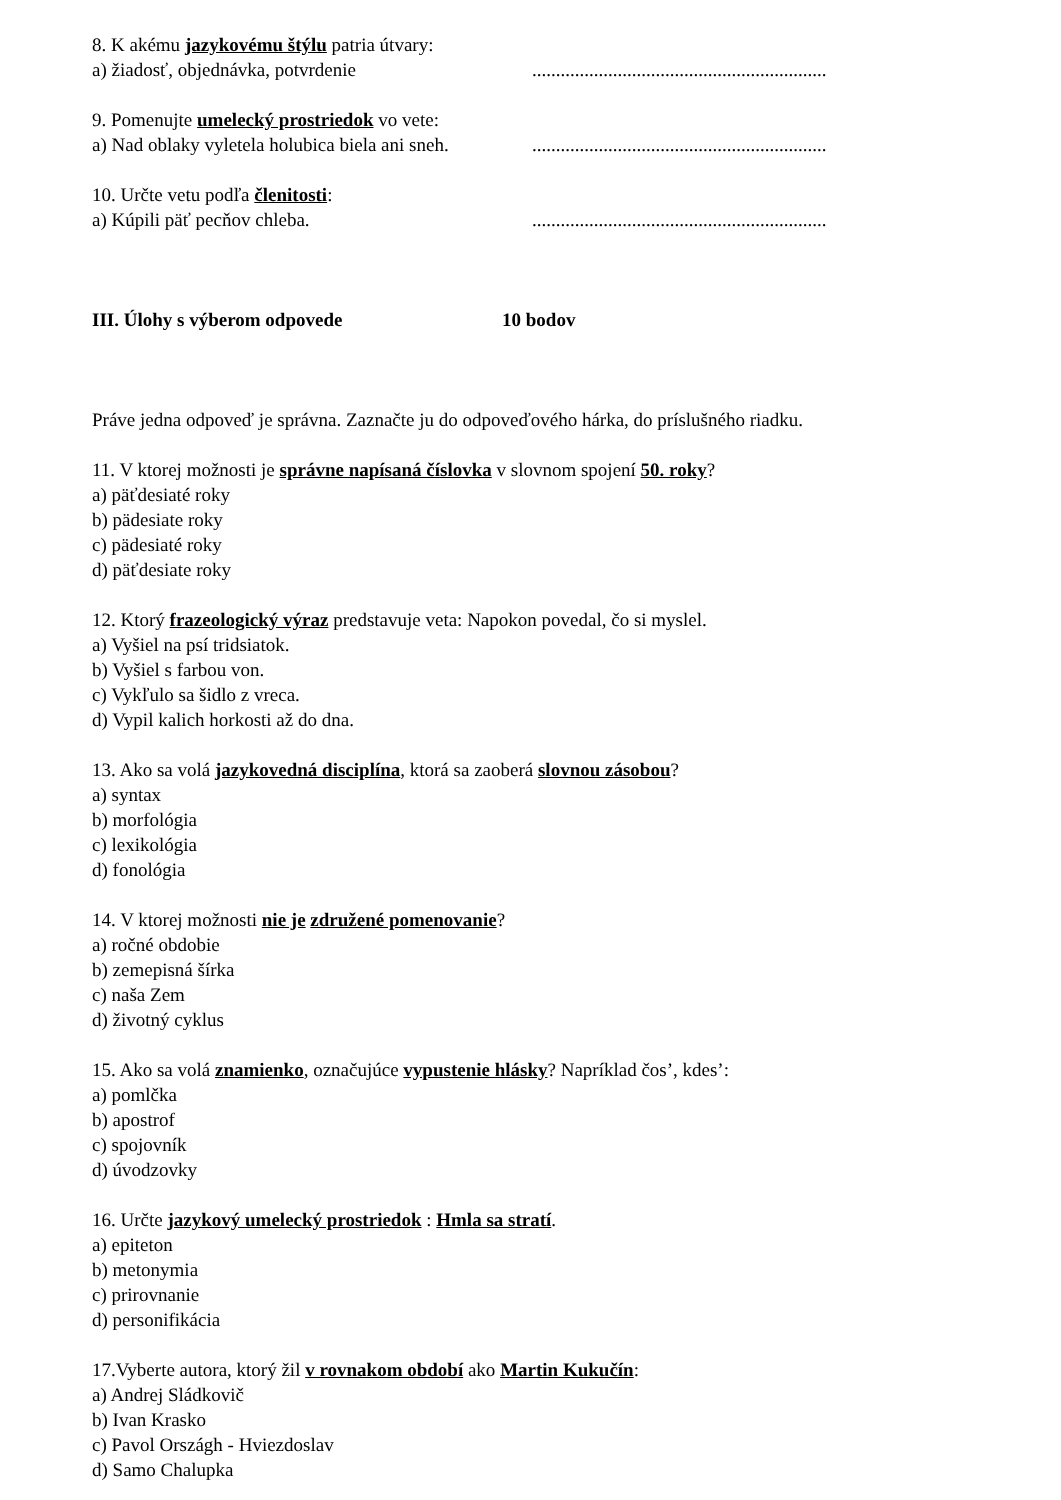8. K akému jazykovému štýlu patria útvary:
a) žiadosť, objednávka, potvrdenie..............................................................
9. Pomenujte umelecký prostriedok vo vete:
a) Nad oblaky vyletela holubica biela ani sneh...............................................................
10. Určte vetu podľa členitosti:
a) Kúpili päť pecňov chleba...............................................................
III. Úlohy s výberom odpovede 10 bodov
Práve jedna odpoveď je správna. Zaznačte ju do odpoveďového hárka, do príslušného riadku.
11. V ktorej možnosti je správne napísaná číslovka v slovnom spojení 50. roky?
a) päťdesiaté roky
b) pädesiate roky
c) pädesiaté roky
d) päťdesiate roky
12. Ktorý frazeologický výraz predstavuje veta: Napokon povedal, čo si myslel.
a) Vyšiel na psí tridsiatok.
b) Vyšiel s farbou von.
c) Vykľulo sa šidlo z vreca.
d) Vypil kalich horkosti až do dna.
13. Ako sa volá jazykovedná disciplína, ktorá sa zaoberá slovnou zásobou?
a) syntax
b) morfológia
c) lexikológia
d) fonológia
14. V ktorej možnosti nie je združené pomenovanie?
a) ročné obdobie
b) zemepisná šírka
c) naša Zem
d) životný cyklus
15. Ako sa volá znamienko, označujúce vypustenie hlásky? Napríklad čos’, kdes’:
a) pomlčka
b) apostrof
c) spojovník
d) úvodzovky
16. Určte jazykový umelecký prostriedok : Hmla sa stratí.
a) epiteton
b) metonymia
c) prirovnanie
d) personifikácia
17.Vyberte autora, ktorý žil v rovnakom období ako Martin Kukučín:
a) Andrej Sládkovič
b) Ivan Krasko
c) Pavol Országh - Hviezdoslav
d) Samo Chalupka